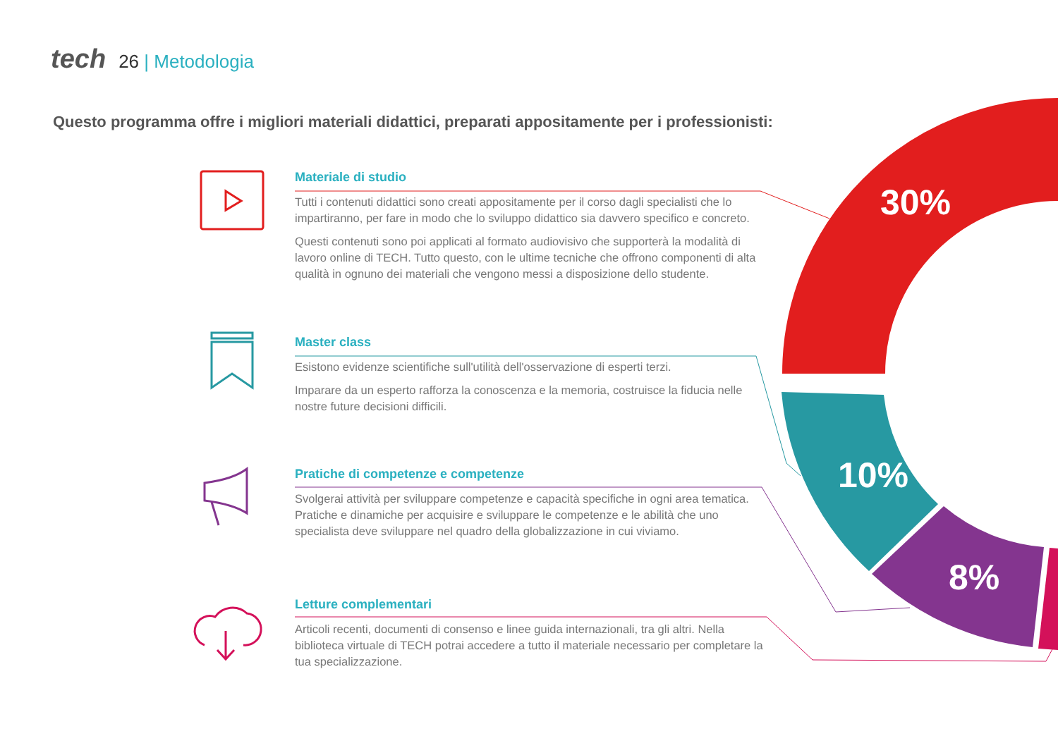tech 26 | Metodologia
Questo programma offre i migliori materiali didattici, preparati appositamente per i professionisti:
Materiale di studio
Tutti i contenuti didattici sono creati appositamente per il corso dagli specialisti che lo impartiranno, per fare in modo che lo sviluppo didattico sia davvero specifico e concreto.
Questi contenuti sono poi applicati al formato audiovisivo che supporterà la modalità di lavoro online di TECH. Tutto questo, con le ultime tecniche che offrono componenti di alta qualità in ognuno dei materiali che vengono messi a disposizione dello studente.
Master class
Esistono evidenze scientifiche sull'utilità dell'osservazione di esperti terzi.
Imparare da un esperto rafforza la conoscenza e la memoria, costruisce la fiducia nelle nostre future decisioni difficili.
Pratiche di competenze e competenze
Svolgerai attività per sviluppare competenze e capacità specifiche in ogni area tematica. Pratiche e dinamiche per acquisire e sviluppare le competenze e le abilità che uno specialista deve sviluppare nel quadro della globalizzazione in cui viviamo.
Letture complementari
Articoli recenti, documenti di consenso e linee guida internazionali, tra gli altri. Nella biblioteca virtuale di TECH potrai accedere a tutto il materiale necessario per completare la tua specializzazione.
30%
10%
8%